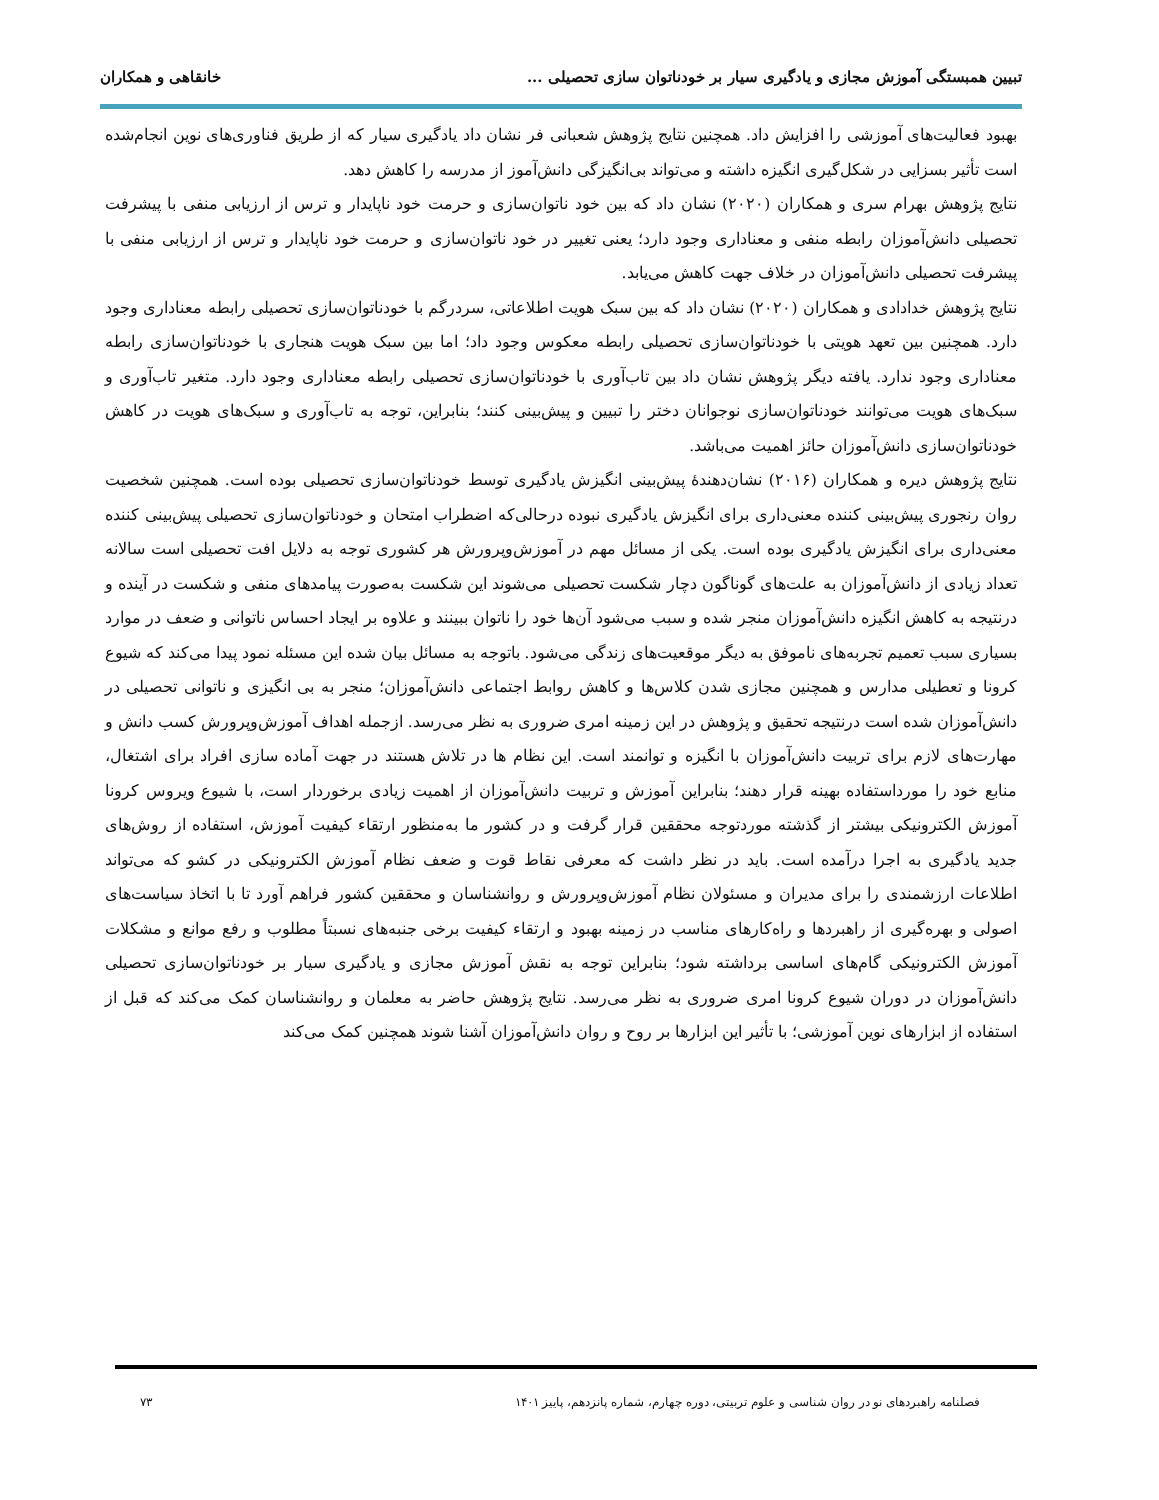تبیین همبستگی آموزش مجازی و یادگیری سیار بر خودناتوان سازی تحصیلی ... خانقاهی و همکاران
بهبود فعالیت‌های آموزشی را افزایش داد. همچنین نتایج پژوهش شعبانی فر نشان داد یادگیری سیار که از طریق فناوری‌های نوین انجام‌شده است تأثیر بسزایی در شکل‌گیری انگیزه داشته و می‌تواند بی‌انگیزگی دانش‌آموز از مدرسه را کاهش دهد.
نتایج پژوهش بهرام سری و همکاران (۲۰۲۰) نشان داد که بین خود ناتوان‌سازی و حرمت خود ناپایدار و ترس از ارزیابی منفی با پیشرفت تحصیلی دانش‌آموزان رابطه منفی و معناداری وجود دارد؛ یعنی تغییر در خود ناتوان‌سازی و حرمت خود ناپایدار و ترس از ارزیابی منفی با پیشرفت تحصیلی دانش‌آموزان در خلاف جهت کاهش می‌یابد.
نتایج پژوهش خدادادی و همکاران (۲۰۲۰) نشان داد که بین سبک هویت اطلاعاتی، سردرگم با خودناتوان‌سازی تحصیلی رابطه معناداری وجود دارد. همچنین بین تعهد هویتی با خودناتوان‌سازی تحصیلی رابطه معکوس وجود داد؛ اما بین سبک هویت هنجاری با خودناتوان‌سازی رابطه معناداری وجود ندارد. یافته دیگر پژوهش نشان داد بین تاب‌آوری با خودناتوان‌سازی تحصیلی رابطه معناداری وجود دارد. متغیر تاب‌آوری و سبک‌های هویت می‌توانند خودناتوان‌سازی نوجوانان دختر را تبیین و پیش‌بینی کنند؛ بنابراین، توجه به تاب‌آوری و سبک‌های هویت در کاهش خودناتوان‌سازی دانش‌آموزان حائز اهمیت می‌باشد.
نتایج پژوهش دیره و همکاران (۲۰۱۶) نشان‌دهندهٔ پیش‌بینی انگیزش یادگیری توسط خودناتوان‌سازی تحصیلی بوده است. همچنین شخصیت روان رنجوری پیش‌بینی کننده معنی‌داری برای انگیزش یادگیری نبوده درحالی‌که اضطراب امتحان و خودناتوان‌سازی تحصیلی پیش‌بینی کننده معنی‌داری برای انگیزش یادگیری بوده است. یکی از مسائل مهم در آموزش‌وپرورش هر کشوری توجه به دلایل افت تحصیلی است سالانه تعداد زیادی از دانش‌آموزان به علت‌های گوناگون دچار شکست تحصیلی می‌شوند این شکست به‌صورت پیامدهای منفی و شکست در آینده و درنتیجه به کاهش انگیزه دانش‌آموزان منجر شده و سبب می‌شود آن‌ها خود را ناتوان ببینند و علاوه بر ایجاد احساس ناتوانی و ضعف در موارد بسیاری سبب تعمیم تجربه‌های ناموفق به دیگر موقعیت‌های زندگی می‌شود. باتوجه به مسائل بیان شده این مسئله نمود پیدا می‌کند که شیوع کرونا و تعطیلی مدارس و همچنین مجازی شدن کلاس‌ها و کاهش روابط اجتماعی دانش‌آموزان؛ منجر به بی انگیزی و ناتوانی تحصیلی در دانش‌آموزان شده است درنتیجه تحقیق و پژوهش در این زمینه امری ضروری به نظر می‌رسد. ازجمله اهداف آموزش‌وپرورش کسب دانش و مهارت‌های لازم برای تربیت دانش‌آموزان با انگیزه و توانمند است. این نظام ها در تلاش هستند در جهت آماده سازی افراد برای اشتغال، منابع خود را مورداستفاده بهینه قرار دهند؛ بنابراین آموزش و تربیت دانش‌آموزان از اهمیت زیادی برخوردار است، با شیوع ویروس کرونا آموزش الکترونیکی بیشتر از گذشته موردتوجه محققین قرار گرفت و در کشور ما به‌منظور ارتقاء کیفیت آموزش، استفاده از روش‌های جدید یادگیری به اجرا درآمده است. باید در نظر داشت که معرفی نقاط قوت و ضعف نظام آموزش الکترونیکی در کشو که می‌تواند اطلاعات ارزشمندی را برای مدیران و مسئولان نظام آموزش‌وپرورش و روانشناسان و محققین کشور فراهم آورد تا با اتخاذ سیاست‌های اصولی و بهره‌گیری از راهبردها و راه‌کارهای مناسب در زمینه بهبود و ارتقاء کیفیت برخی جنبه‌های نسبتاً مطلوب و رفع موانع و مشکلات آموزش الکترونیکی گام‌های اساسی برداشته شود؛ بنابراین توجه به نقش آموزش مجازی و یادگیری سیار بر خودناتوان‌سازی تحصیلی دانش‌آموزان در دوران شیوع کرونا امری ضروری به نظر می‌رسد. نتایج پژوهش حاضر به معلمان و روانشناسان کمک می‌کند که قبل از استفاده از ابزارهای نوین آموزشی؛ با تأثیر این ابزارها بر روح و روان دانش‌آموزان آشنا شوند همچنین کمک می‌کند
فصلنامه راهبردهای نو در روان شناسی و علوم تربیتی، دوره چهارم، شماره پانزدهم، پاییز ۱۴۰۱ ۷۳